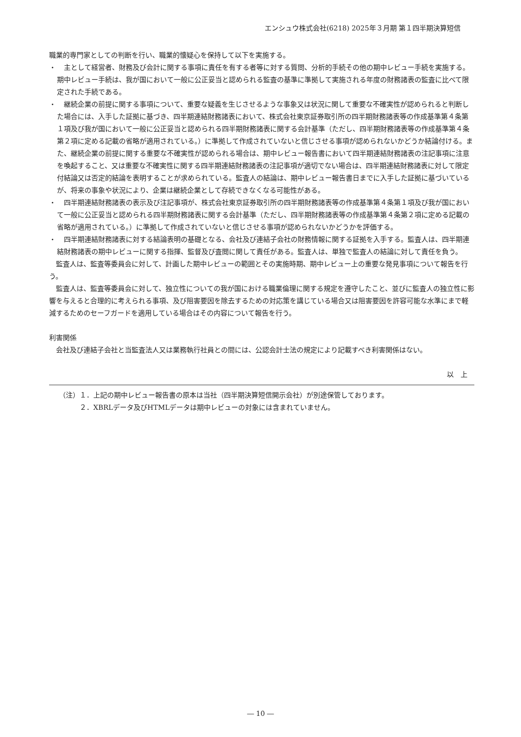エンシュウ株式会社(6218) 2025年３月期 第１四半期決算短信
職業的専門家としての判断を行い、職業的懐疑心を保持して以下を実施する。
・　主として経営者、財務及び会計に関する事項に責任を有する者等に対する質問、分析的手続その他の期中レビュー手続を実施する。期中レビュー手続は、我が国において一般に公正妥当と認められる監査の基準に準拠して実施される年度の財務諸表の監査に比べて限定された手続である。
・　継続企業の前提に関する事項について、重要な疑義を生じさせるような事象又は状況に関して重要な不確実性が認められると判断した場合には、入手した証拠に基づき、四半期連結財務諸表において、株式会社東京証券取引所の四半期財務諸表等の作成基準第４条第１項及び我が国において一般に公正妥当と認められる四半期財務諸表に関する会計基準（ただし、四半期財務諸表等の作成基準第４条第２項に定める記載の省略が適用されている。）に準拠して作成されていないと信じさせる事項が認められないかどうか結論付ける。また、継続企業の前提に関する重要な不確実性が認められる場合は、期中レビュー報告書において四半期連結財務諸表の注記事項に注意を喚起すること、又は重要な不確実性に関する四半期連結財務諸表の注記事項が適切でない場合は、四半期連結財務諸表に対して限定付結論又は否定的結論を表明することが求められている。監査人の結論は、期中レビュー報告書日までに入手した証拠に基づいているが、将来の事象や状況により、企業は継続企業として存続できなくなる可能性がある。
・　四半期連結財務諸表の表示及び注記事項が、株式会社東京証券取引所の四半期財務諸表等の作成基準第４条第１項及び我が国において一般に公正妥当と認められる四半期財務諸表に関する会計基準（ただし、四半期財務諸表等の作成基準第４条第２項に定める記載の省略が適用されている。）に準拠して作成されていないと信じさせる事項が認められないかどうかを評価する。
・　四半期連結財務諸表に対する結論表明の基礎となる、会社及び連結子会社の財務情報に関する証拠を入手する。監査人は、四半期連結財務諸表の期中レビューに関する指揮、監督及び査閲に関して責任がある。監査人は、単独で監査人の結論に対して責任を負う。
監査人は、監査等委員会に対して、計画した期中レビューの範囲とその実施時期、期中レビュー上の重要な発見事項について報告を行う。
監査人は、監査等委員会に対して、独立性についての我が国における職業倫理に関する規定を遵守したこと、並びに監査人の独立性に影響を与えると合理的に考えられる事項、及び阻害要因を除去するための対応策を講じている場合又は阻害要因を許容可能な水準にまで軽減するためのセーフガードを適用している場合はその内容について報告を行う。
利害関係
会社及び連結子会社と当監査法人又は業務執行社員との間には、公認会計士法の規定により記載すべき利害関係はない。
以　上
（注）１．上記の期中レビュー報告書の原本は当社（四半期決算短信開示会社）が別途保管しております。
２．XBRLデータ及びHTMLデータは期中レビューの対象には含まれていません。
― 10 ―